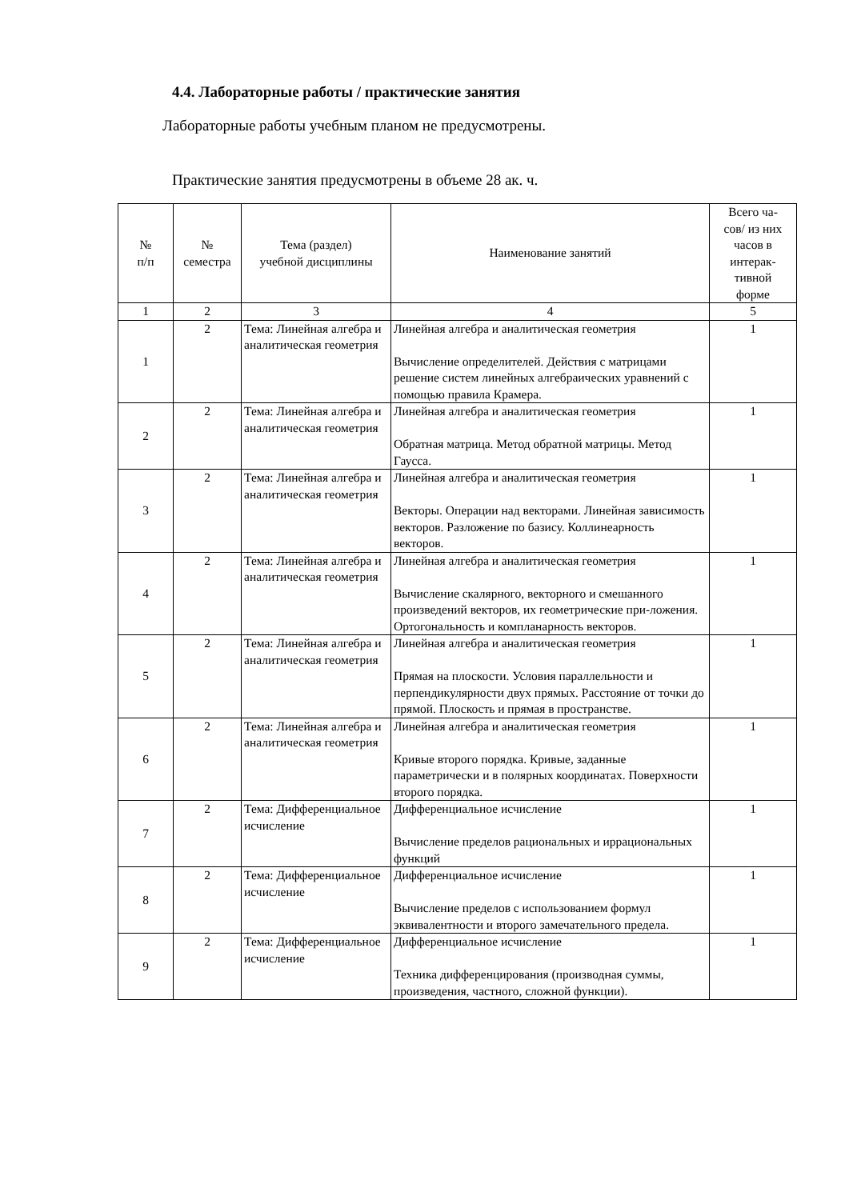4.4. Лабораторные работы / практические занятия
Лабораторные работы учебным планом не предусмотрены.
Практические занятия предусмотрены в объеме 28 ак. ч.
| № п/п | № семестра | Тема (раздел) учебной дисциплины | Наименование занятий | Всего ча- сов/ из них часов в интерак- тивной форме |
| --- | --- | --- | --- | --- |
| 1 | 2 | 3 | 4 | 5 |
| 1 | 2 | Тема: Линейная алгебра и аналитическая геометрия | Линейная алгебра и аналитическая геометрия Вычисление определителей. Действия с матрицами решение систем линейных алгебраических уравнений с помощью правила Крамера. | 1 |
| 2 | 2 | Тема: Линейная алгебра и аналитическая геометрия | Линейная алгебра и аналитическая геометрия Обратная матрица. Метод обратной матрицы. Метод Гаусса. | 1 |
| 3 | 2 | Тема: Линейная алгебра и аналитическая геометрия | Линейная алгебра и аналитическая геометрия Векторы. Операции над векторами. Линейная зависимость векторов. Разложение по базису. Коллинеарность векторов. | 1 |
| 4 | 2 | Тема: Линейная алгебра и аналитическая геометрия | Линейная алгебра и аналитическая геометрия Вычисление скалярного, векторного и смешанного произведений векторов, их геометрические при-ложения. Ортогональность и компланарность векторов. | 1 |
| 5 | 2 | Тема: Линейная алгебра и аналитическая геометрия | Линейная алгебра и аналитическая геометрия Прямая на плоскости. Условия параллельности и перпендикулярности двух прямых. Расстояние от точки до прямой. Плоскость и прямая в пространстве. | 1 |
| 6 | 2 | Тема: Линейная алгебра и аналитическая геометрия | Линейная алгебра и аналитическая геометрия Кривые второго порядка. Кривые, заданные параметрически и в полярных координатах. Поверхности второго порядка. | 1 |
| 7 | 2 | Тема: Дифференциальное исчисление | Дифференциальное исчисление Вычисление пределов рациональных и иррациональных функций | 1 |
| 8 | 2 | Тема: Дифференциальное исчисление | Дифференциальное исчисление Вычисление пределов с использованием формул эквивалентности и второго замечательного предела. | 1 |
| 9 | 2 | Тема: Дифференциальное исчисление | Дифференциальное исчисление Техника дифференцирования (производная суммы, произведения, частного, сложной функции). | 1 |